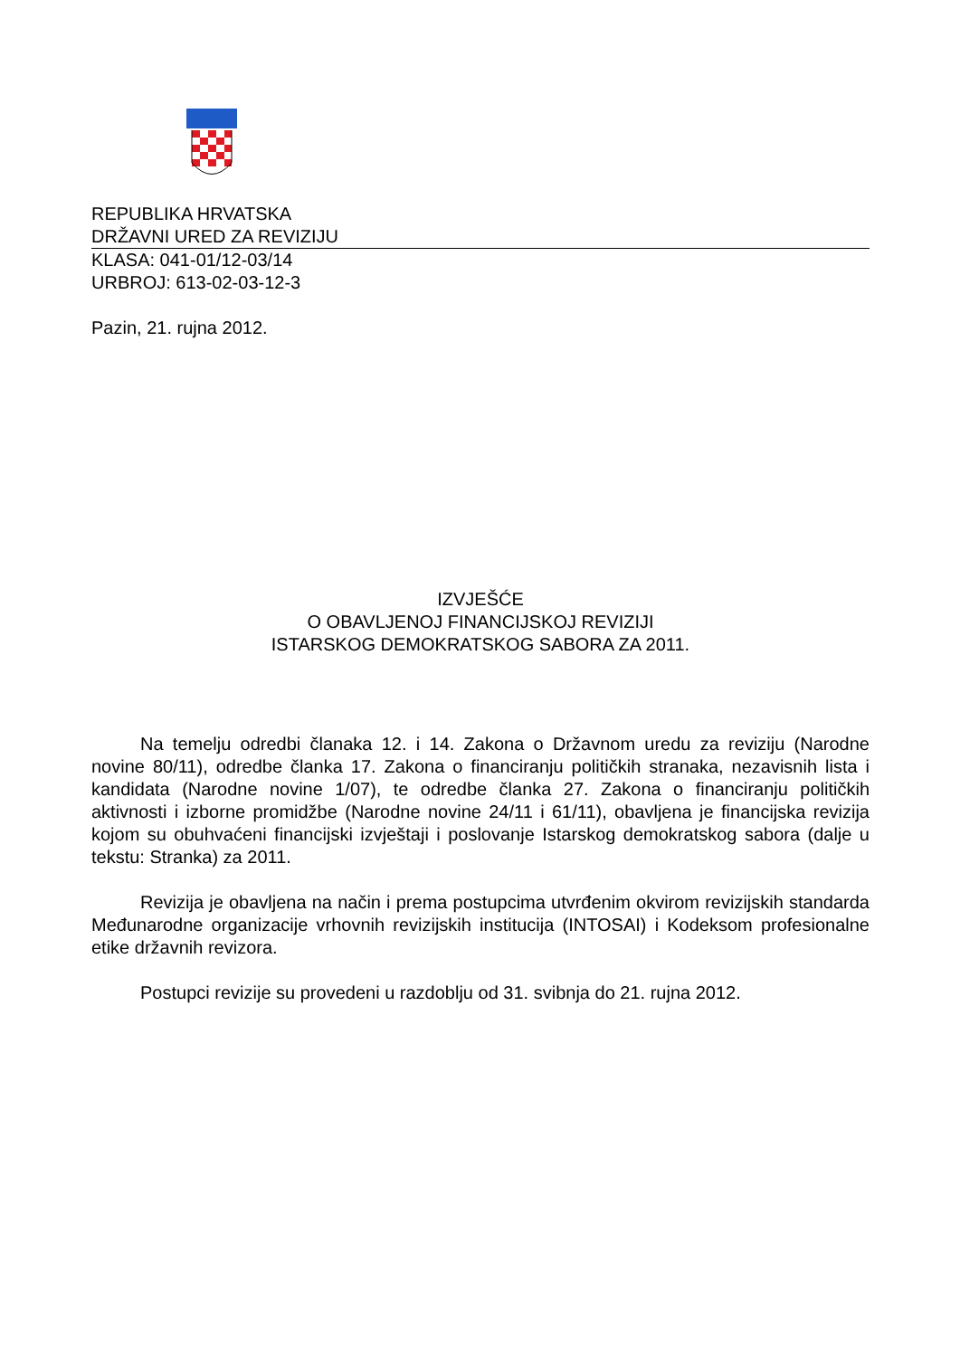REPUBLIKA HRVATSKA
DRŽAVNI URED ZA REVIZIJU
KLASA: 041-01/12-03/14
URBROJ: 613-02-03-12-3
Pazin, 21. rujna 2012.
IZVJEŠĆE
O OBAVLJENOJ FINANCIJSKOJ REVIZIJI
ISTARSKOG DEMOKRATSKOG SABORA ZA 2011.
Na temelju odredbi članaka 12. i 14. Zakona o Državnom uredu za reviziju (Narodne novine 80/11), odredbe članka 17. Zakona o financiranju političkih stranaka, nezavisnih lista i kandidata (Narodne novine 1/07), te odredbe članka 27. Zakona o financiranju političkih aktivnosti i izborne promidžbe (Narodne novine 24/11 i 61/11), obavljena je financijska revizija kojom su obuhvaćeni financijski izvještaji i poslovanje Istarskog demokratskog sabora (dalje u tekstu: Stranka) za 2011.
Revizija je obavljena na način i prema postupcima utvrđenim okvirom revizijskih standarda Međunarodne organizacije vrhovnih revizijskih institucija (INTOSAI) i Kodeksom profesionalne etike državnih revizora.
Postupci revizije su provedeni u razdoblju od 31. svibnja do 21. rujna 2012.